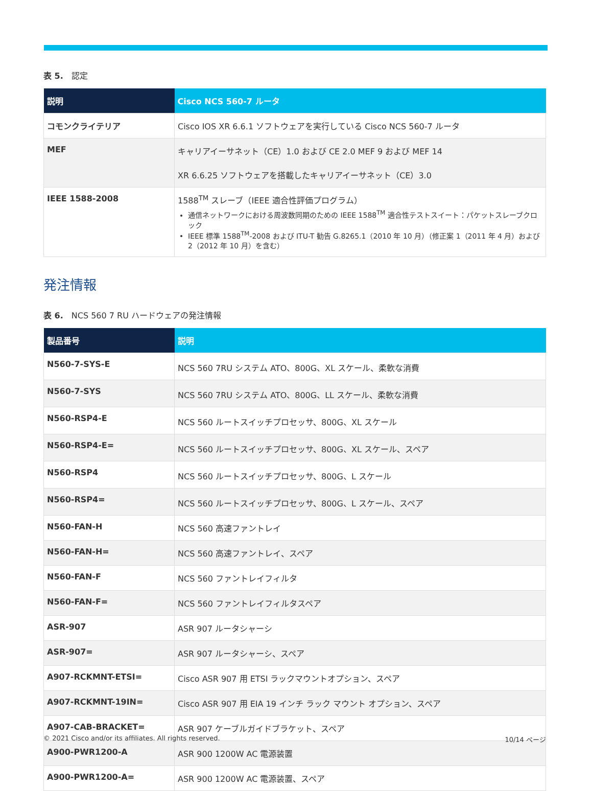表 5.　認定
| 説明 | Cisco NCS 560-7 ルータ |
| --- | --- |
| コモンクライテリア | Cisco IOS XR 6.6.1 ソフトウェアを実行している Cisco NCS 560-7 ルータ |
| MEF | キャリアイーサネット（CE）1.0 および CE 2.0 MEF 9 および MEF 14 XR 6.6.25 ソフトウェアを搭載したキャリアイーサネット（CE）3.0 |
| IEEE 1588-2008 | 1588<sup>TM</sup> スレーブ（IEEE 適合性評価プログラム） 通信ネットワークにおける周波数同期のための IEEE 1588<sup>TM</sup> 適合性テストスイート：パケットスレーブクロック IEEE 標準 1588<sup>TM</sup>-2008 および ITU-T 勧告 G.8265.1（2010 年 10 月）（修正案 1（2011 年 4 月）および 2（2012 年 10 月）を含む） |
発注情報
表 6.　NCS 560 7 RU ハードウェアの発注情報
| 製品番号 | 説明 |
| --- | --- |
| N560-7-SYS-E | NCS 560 7RU システム ATO、800G、XL スケール、柔軟な消費 |
| N560-7-SYS | NCS 560 7RU システム ATO、800G、LL スケール、柔軟な消費 |
| N560-RSP4-E | NCS 560 ルートスイッチプロセッサ、800G、XL スケール |
| N560-RSP4-E= | NCS 560 ルートスイッチプロセッサ、800G、XL スケール、スペア |
| N560-RSP4 | NCS 560 ルートスイッチプロセッサ、800G、L スケール |
| N560-RSP4= | NCS 560 ルートスイッチプロセッサ、800G、L スケール、スペア |
| N560-FAN-H | NCS 560 高速ファントレイ |
| N560-FAN-H= | NCS 560 高速ファントレイ、スペア |
| N560-FAN-F | NCS 560 ファントレイフィルタ |
| N560-FAN-F= | NCS 560 ファントレイフィルタスペア |
| ASR-907 | ASR 907 ルータシャーシ |
| ASR-907= | ASR 907 ルータシャーシ、スペア |
| A907-RCKMNT-ETSI= | Cisco ASR 907 用 ETSI ラックマウントオプション、スペア |
| A907-RCKMNT-19IN= | Cisco ASR 907 用 EIA 19 インチ ラック マウント オプション、スペア |
| A907-CAB-BRACKET= | ASR 907 ケーブルガイドブラケット、スペア |
| A900-PWR1200-A | ASR 900 1200W AC 電源装置 |
| A900-PWR1200-A= | ASR 900 1200W AC 電源装置、スペア |
© 2021 Cisco and/or its affiliates. All rights reserved. 10/14 ページ